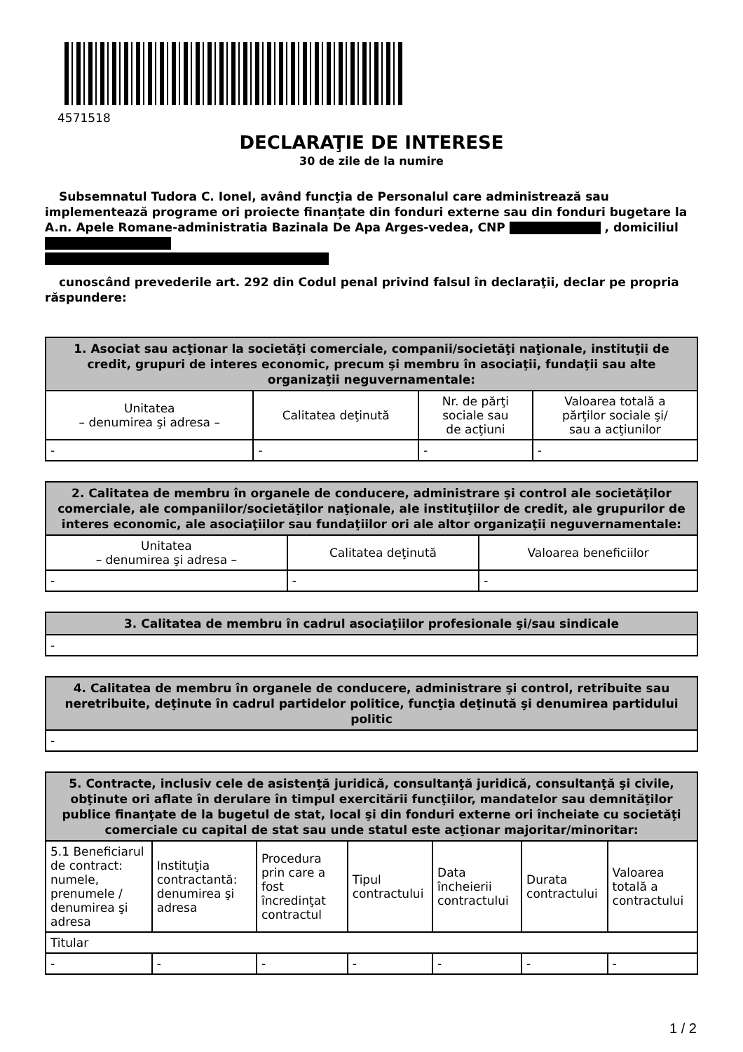4571518
DECLARAŢIE DE INTERESE
30 de zile de la numire
Subsemnatul Tudora C. Ionel, având funcţia de Personalul care administrează sau implementează programe ori proiecte finanțate din fonduri externe sau din fonduri bugetare la A.n. Apele Romane-administratia Bazinala De Apa Arges-vedea, CNP , domiciliul
cunoscând prevederile art. 292 din Codul penal privind falsul în declaraţii, declar pe propria răspundere:
| 1. Asociat sau acţionar la societăţi comerciale, companii/societăţi naţionale, instituţii de credit, grupuri de interes economic, precum şi membru în asociaţii, fundaţii sau alte organizaţii neguvernamentale: | | | |
| --- | --- | --- | --- |
| Unitatea – denumirea şi adresa – | Calitatea deţinută | Nr. de părţi sociale sau de acţiuni | Valoarea totală a părţilor sociale şi/ sau a acţiunilor |
| - | - | - | - |
| 2. Calitatea de membru în organele de conducere, administrare şi control ale societăţilor comerciale, ale companiilor/societăţilor naţionale, ale instituţiilor de credit, ale grupurilor de interes economic, ale asociaţiilor sau fundaţiilor ori ale altor organizaţii neguvernamentale: | | |
| --- | --- | --- |
| Unitatea – denumirea şi adresa – | Calitatea deţinută | Valoarea beneficiilor |
| - | - | - |
| 3. Calitatea de membru în cadrul asociaţiilor profesionale şi/sau sindicale |
| --- |
| - |
| 4. Calitatea de membru în organele de conducere, administrare şi control, retribuite sau neretribuite, deţinute în cadrul partidelor politice, funcţia deţinută şi denumirea partidului politic |
| --- |
| - |
| 5. Contracte, inclusiv cele de asistenţă juridică, consultanţă juridică, consultanţă şi civile, obţinute ori aflate în derulare în timpul exercitării funcţiilor, mandatelor sau demnităţilor publice finanţate de la bugetul de stat, local şi din fonduri externe ori încheiate cu societăţi comerciale cu capital de stat sau unde statul este acţionar majoritar/minoritar: | | | | | | |
| --- | --- | --- | --- | --- | --- | --- |
| 5.1 Beneficiarul de contract: numele, prenumele / denumirea şi adresa | Instituţia contractantă: denumirea şi adresa | Procedura prin care a fost încredinţat contractul | Tipul contractului | Data încheierii contractului | Durata contractului | Valoarea totală a contractului |
| Titular | | | | | | |
| - | - | - | - | - | - | - |
1 / 2